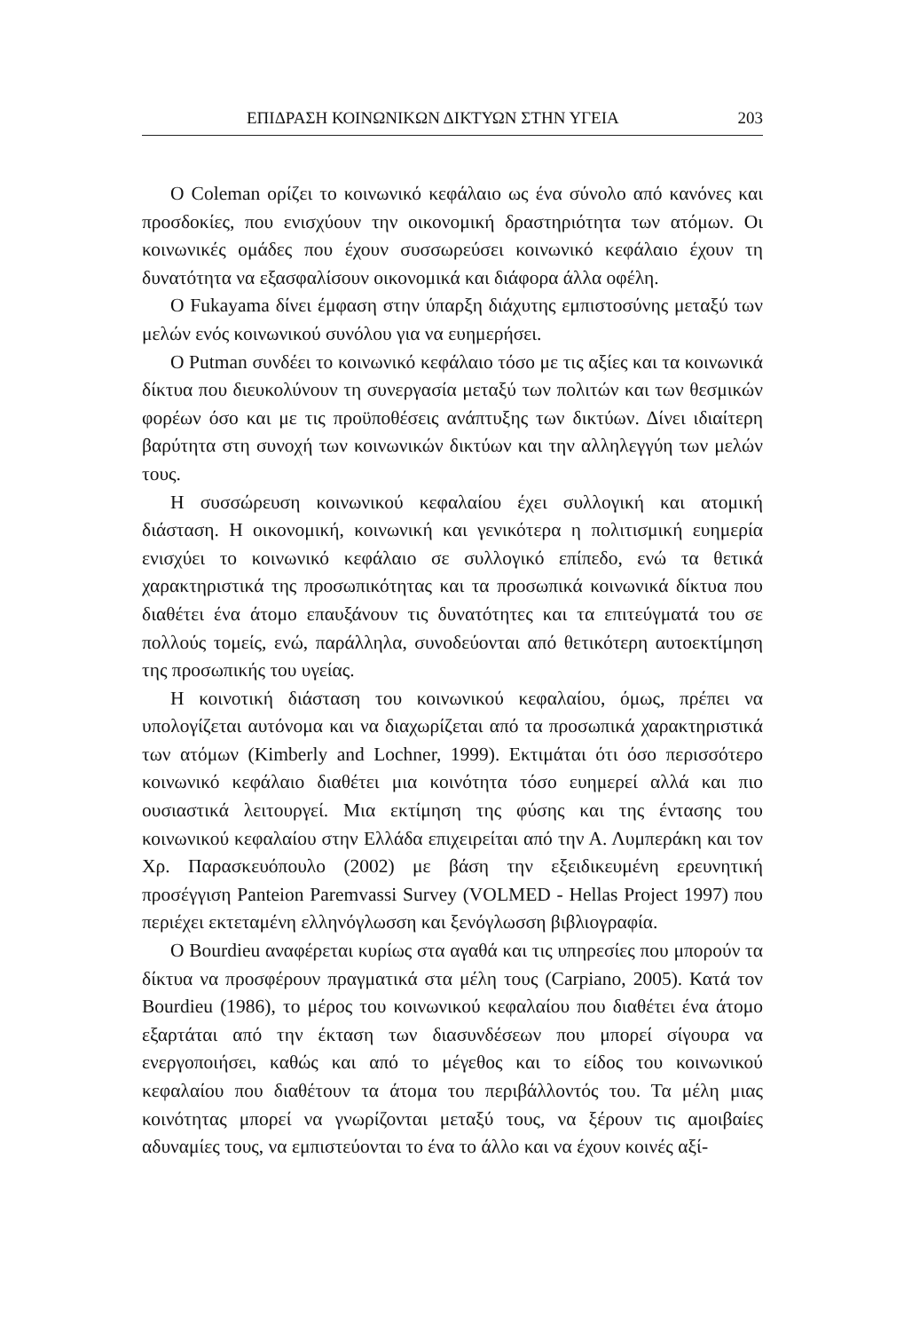ΕΠΙΔΡΑΣΗ ΚΟΙΝΩΝΙΚΩΝ ΔΙΚΤΥΩΝ ΣΤΗΝ ΥΓΕΙΑ 203
Ο Coleman ορίζει το κοινωνικό κεφάλαιο ως ένα σύνολο από κανόνες και προσδοκίες, που ενισχύουν την οικονομική δραστηριότητα των ατόμων. Οι κοινωνικές ομάδες που έχουν συσσωρεύσει κοινωνικό κεφάλαιο έχουν τη δυνατότητα να εξασφαλίσουν οικονομικά και διάφορα άλλα οφέλη.
Ο Fukayama δίνει έμφαση στην ύπαρξη διάχυτης εμπιστοσύνης μεταξύ των μελών ενός κοινωνικού συνόλου για να ευημερήσει.
Ο Putman συνδέει το κοινωνικό κεφάλαιο τόσο με τις αξίες και τα κοινωνικά δίκτυα που διευκολύνουν τη συνεργασία μεταξύ των πολιτών και των θεσμικών φορέων όσο και με τις προϋποθέσεις ανάπτυξης των δικτύων. Δίνει ιδιαίτερη βαρύτητα στη συνοχή των κοινωνικών δικτύων και την αλληλεγγύη των μελών τους.
Η συσσώρευση κοινωνικού κεφαλαίου έχει συλλογική και ατομική διάσταση. Η οικονομική, κοινωνική και γενικότερα η πολιτισμική ευημερία ενισχύει το κοινωνικό κεφάλαιο σε συλλογικό επίπεδο, ενώ τα θετικά χαρακτηριστικά της προσωπικότητας και τα προσωπικά κοινωνικά δίκτυα που διαθέτει ένα άτομο επαυξάνουν τις δυνατότητες και τα επιτεύγματά του σε πολλούς τομείς, ενώ, παράλληλα, συνοδεύονται από θετικότερη αυτοεκτίμηση της προσωπικής του υγείας.
Η κοινοτική διάσταση του κοινωνικού κεφαλαίου, όμως, πρέπει να υπολογίζεται αυτόνομα και να διαχωρίζεται από τα προσωπικά χαρακτηριστικά των ατόμων (Kimberly and Lochner, 1999). Εκτιμάται ότι όσο περισσότερο κοινωνικό κεφάλαιο διαθέτει μια κοινότητα τόσο ευημερεί αλλά και πιο ουσιαστικά λειτουργεί. Μια εκτίμηση της φύσης και της έντασης του κοινωνικού κεφαλαίου στην Ελλάδα επιχειρείται από την Α. Λυμπεράκη και τον Χρ. Παρασκευόπουλο (2002) με βάση την εξειδικευμένη ερευνητική προσέγγιση Panteion Paremvassi Survey (VOLMED - Hellas Project 1997) που περιέχει εκτεταμένη ελληνόγλωσση και ξενόγλωσση βιβλιογραφία.
Ο Bourdieu αναφέρεται κυρίως στα αγαθά και τις υπηρεσίες που μπορούν τα δίκτυα να προσφέρουν πραγματικά στα μέλη τους (Carpiano, 2005). Κατά τον Bourdieu (1986), το μέρος του κοινωνικού κεφαλαίου που διαθέτει ένα άτομο εξαρτάται από την έκταση των διασυνδέσεων που μπορεί σίγουρα να ενεργοποιήσει, καθώς και από το μέγεθος και το είδος του κοινωνικού κεφαλαίου που διαθέτουν τα άτομα του περιβάλλοντός του. Τα μέλη μιας κοινότητας μπορεί να γνωρίζονται μεταξύ τους, να ξέρουν τις αμοιβαίες αδυναμίες τους, να εμπιστεύονται το ένα το άλλο και να έχουν κοινές αξί-